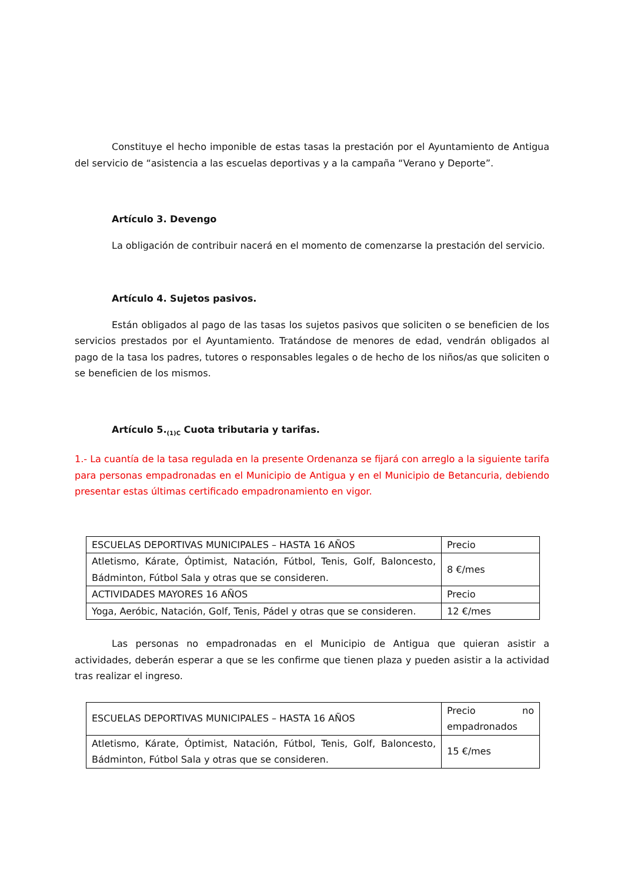Constituye el hecho imponible de estas tasas la prestación por el Ayuntamiento de Antigua del servicio de “asistencia a las escuelas deportivas y a la campaña “Verano y Deporte”.
Artículo 3. Devengo
La obligación de contribuir nacerá en el momento de comenzarse la prestación del servicio.
Artículo 4. Sujetos pasivos.
Están obligados al pago de las tasas los sujetos pasivos que soliciten o se beneficien de los servicios prestados por el Ayuntamiento. Tratándose de menores de edad, vendrán obligados al pago de la tasa los padres, tutores o responsables legales o de hecho de los niños/as que soliciten o se beneficien de los mismos.
Artículo 5.<sub>(1)C</sub> Cuota tributaria y tarifas.
1.- La cuantía de la tasa regulada en la presente Ordenanza se fijará con arreglo a la siguiente tarifa para personas empadronadas en el Municipio de Antigua y en el Municipio de Betancuria, debiendo presentar estas últimas certificado empadronamiento en vigor.
| ESCUELAS DEPORTIVAS MUNICIPALES – HASTA 16 AÑOS | Precio |
| Atletismo, Kárate, Óptimist, Natación, Fútbol, Tenis, Golf, Baloncesto, Bádminton, Fútbol Sala y otras que se consideren. | 8 €/mes |
| ACTIVIDADES MAYORES 16 AÑOS | Precio |
| Yoga, Aeróbic, Natación, Golf, Tenis, Pádel y otras que se consideren. | 12 €/mes |
Las personas no empadronadas en el Municipio de Antigua que quieran asistir a actividades, deberán esperar a que se les confirme que tienen plaza y pueden asistir a la actividad tras realizar el ingreso.
| ESCUELAS DEPORTIVAS MUNICIPALES – HASTA 16 AÑOS | Precio no empadronados |
| Atletismo, Kárate, Óptimist, Natación, Fútbol, Tenis, Golf, Baloncesto, Bádminton, Fútbol Sala y otras que se consideren. | 15 €/mes |